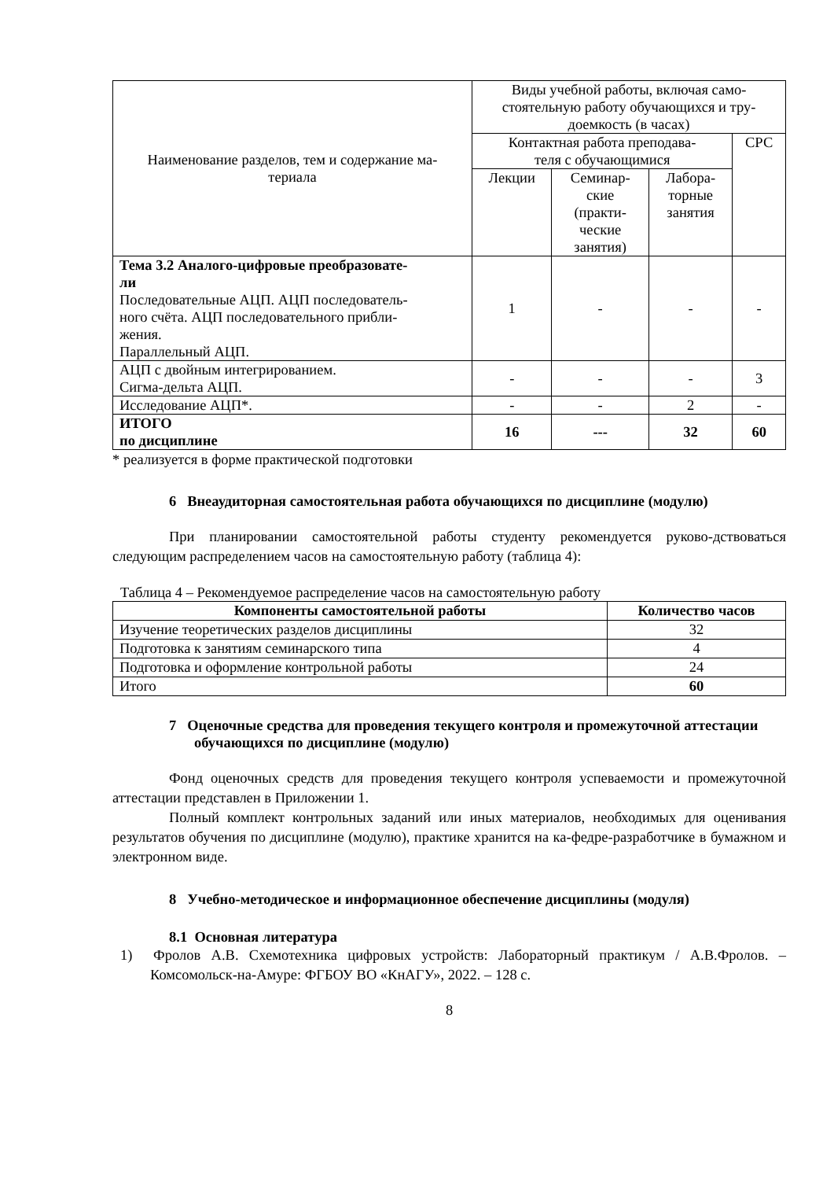| Наименование разделов, тем и содержание ма- териала | Виды учебной работы, включая само- стоятельную работу обучающихся и тру- доемкость (в часах) | | | |
| | Контактная работа преподава- теля с обучающимися | | | СРС |
| | Лекции | Семинар- ские (практи- ческие занятия) | Лабора- торные занятия | |
| Тема 3.2 Аналого-цифровые преобразовате- ли Последовательные АЦП. АЦП последователь- ного счёта. АЦП последовательного прибли- жения. Параллельный АЦП. | 1 | - | - | - |
| АЦП с двойным интегрированием. Сигма-дельта АЦП. | - | - | - | 3 |
| Исследование АЦП*. | - | - | 2 | - |
| ИТОГО по дисциплине | 16 | --- | 32 | 60 |
* реализуется в форме практической подготовки
6 Внеаудиторная самостоятельная работа обучающихся по дисциплине (модулю)
При планировании самостоятельной работы студенту рекомендуется руково-дствоваться следующим распределением часов на самостоятельную работу (таблица 4):
Таблица 4 – Рекомендуемое распределение часов на самостоятельную работу
| Компоненты самостоятельной работы | Количество часов |
| --- | --- |
| Изучение теоретических разделов дисциплины | 32 |
| Подготовка к занятиям семинарского типа | 4 |
| Подготовка и оформление контрольной работы | 24 |
| Итого | 60 |
7 Оценочные средства для проведения текущего контроля и промежуточной аттестации обучающихся по дисциплине (модулю)
Фонд оценочных средств для проведения текущего контроля успеваемости и промежуточной аттестации представлен в Приложении 1.
Полный комплект контрольных заданий или иных материалов, необходимых для оценивания результатов обучения по дисциплине (модулю), практике хранится на ка-федре-разработчике в бумажном и электронном виде.
8 Учебно-методическое и информационное обеспечение дисциплины (модуля)
8.1 Основная литература
1) Фролов А.В. Схемотехника цифровых устройств: Лабораторный практикум / А.В.Фролов. – Комсомольск-на-Амуре: ФГБОУ ВО «КнАГУ», 2022. – 128 с.
8